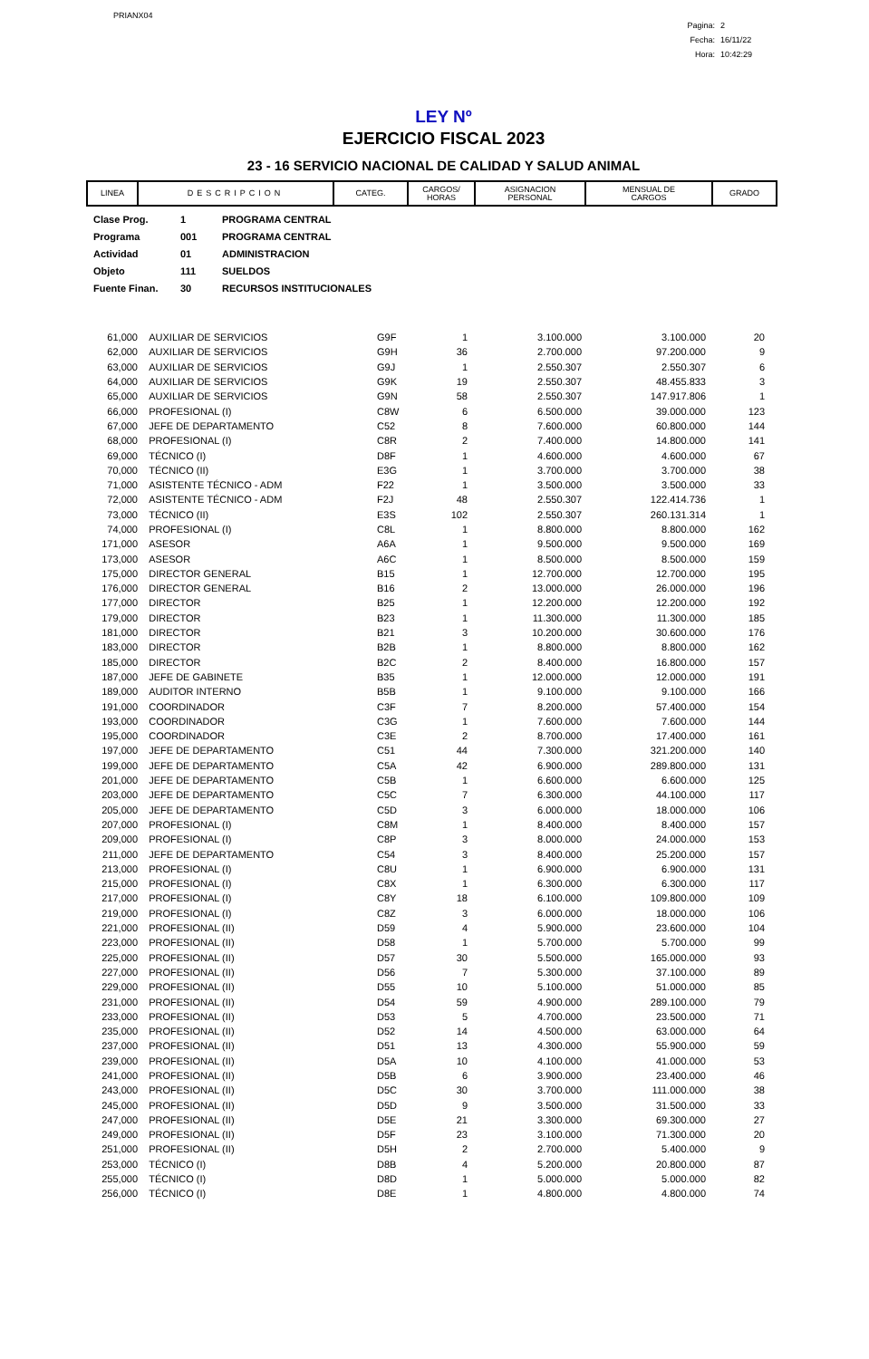PRIANX04
Pagina: 2
Fecha: 16/11/22
Hora: 10:42:29
LEY Nº
EJERCICIO FISCAL 2023
23 - 16 SERVICIO NACIONAL DE CALIDAD Y SALUD ANIMAL
| LINEA | DESCRIPCION | CATEG. | CARGOS/ HORAS | ASIGNACION PERSONAL | MENSUAL DE CARGOS | GRADO |
| Clase Prog. | 1 | PROGRAMA CENTRAL |
| Programa | 001 | PROGRAMA CENTRAL |
| Actividad | 01 | ADMINISTRACION |
| Objeto | 111 | SUELDOS |
| Fuente Finan. | 30 | RECURSOS INSTITUCIONALES |
| 61,000 | AUXILIAR DE SERVICIOS | G9F | 1 | 3.100.000 | 3.100.000 | 20 |
| 62,000 | AUXILIAR DE SERVICIOS | G9H | 36 | 2.700.000 | 97.200.000 | 9 |
| 63,000 | AUXILIAR DE SERVICIOS | G9J | 1 | 2.550.307 | 2.550.307 | 6 |
| 64,000 | AUXILIAR DE SERVICIOS | G9K | 19 | 2.550.307 | 48.455.833 | 3 |
| 65,000 | AUXILIAR DE SERVICIOS | G9N | 58 | 2.550.307 | 147.917.806 | 1 |
| 66,000 | PROFESIONAL (I) | C8W | 6 | 6.500.000 | 39.000.000 | 123 |
| 67,000 | JEFE DE DEPARTAMENTO | C52 | 8 | 7.600.000 | 60.800.000 | 144 |
| 68,000 | PROFESIONAL (I) | C8R | 2 | 7.400.000 | 14.800.000 | 141 |
| 69,000 | TÉCNICO (I) | D8F | 1 | 4.600.000 | 4.600.000 | 67 |
| 70,000 | TÉCNICO (II) | E3G | 1 | 3.700.000 | 3.700.000 | 38 |
| 71,000 | ASISTENTE TÉCNICO - ADM | F22 | 1 | 3.500.000 | 3.500.000 | 33 |
| 72,000 | ASISTENTE TÉCNICO - ADM | F2J | 48 | 2.550.307 | 122.414.736 | 1 |
| 73,000 | TÉCNICO (II) | E3S | 102 | 2.550.307 | 260.131.314 | 1 |
| 74,000 | PROFESIONAL (I) | C8L | 1 | 8.800.000 | 8.800.000 | 162 |
| 171,000 | ASESOR | A6A | 1 | 9.500.000 | 9.500.000 | 169 |
| 173,000 | ASESOR | A6C | 1 | 8.500.000 | 8.500.000 | 159 |
| 175,000 | DIRECTOR GENERAL | B15 | 1 | 12.700.000 | 12.700.000 | 195 |
| 176,000 | DIRECTOR GENERAL | B16 | 2 | 13.000.000 | 26.000.000 | 196 |
| 177,000 | DIRECTOR | B25 | 1 | 12.200.000 | 12.200.000 | 192 |
| 179,000 | DIRECTOR | B23 | 1 | 11.300.000 | 11.300.000 | 185 |
| 181,000 | DIRECTOR | B21 | 3 | 10.200.000 | 30.600.000 | 176 |
| 183,000 | DIRECTOR | B2B | 1 | 8.800.000 | 8.800.000 | 162 |
| 185,000 | DIRECTOR | B2C | 2 | 8.400.000 | 16.800.000 | 157 |
| 187,000 | JEFE DE GABINETE | B35 | 1 | 12.000.000 | 12.000.000 | 191 |
| 189,000 | AUDITOR INTERNO | B5B | 1 | 9.100.000 | 9.100.000 | 166 |
| 191,000 | COORDINADOR | C3F | 7 | 8.200.000 | 57.400.000 | 154 |
| 193,000 | COORDINADOR | C3G | 1 | 7.600.000 | 7.600.000 | 144 |
| 195,000 | COORDINADOR | C3E | 2 | 8.700.000 | 17.400.000 | 161 |
| 197,000 | JEFE DE DEPARTAMENTO | C51 | 44 | 7.300.000 | 321.200.000 | 140 |
| 199,000 | JEFE DE DEPARTAMENTO | C5A | 42 | 6.900.000 | 289.800.000 | 131 |
| 201,000 | JEFE DE DEPARTAMENTO | C5B | 1 | 6.600.000 | 6.600.000 | 125 |
| 203,000 | JEFE DE DEPARTAMENTO | C5C | 7 | 6.300.000 | 44.100.000 | 117 |
| 205,000 | JEFE DE DEPARTAMENTO | C5D | 3 | 6.000.000 | 18.000.000 | 106 |
| 207,000 | PROFESIONAL (I) | C8M | 1 | 8.400.000 | 8.400.000 | 157 |
| 209,000 | PROFESIONAL (I) | C8P | 3 | 8.000.000 | 24.000.000 | 153 |
| 211,000 | JEFE DE DEPARTAMENTO | C54 | 3 | 8.400.000 | 25.200.000 | 157 |
| 213,000 | PROFESIONAL (I) | C8U | 1 | 6.900.000 | 6.900.000 | 131 |
| 215,000 | PROFESIONAL (I) | C8X | 1 | 6.300.000 | 6.300.000 | 117 |
| 217,000 | PROFESIONAL (I) | C8Y | 18 | 6.100.000 | 109.800.000 | 109 |
| 219,000 | PROFESIONAL (I) | C8Z | 3 | 6.000.000 | 18.000.000 | 106 |
| 221,000 | PROFESIONAL (II) | D59 | 4 | 5.900.000 | 23.600.000 | 104 |
| 223,000 | PROFESIONAL (II) | D58 | 1 | 5.700.000 | 5.700.000 | 99 |
| 225,000 | PROFESIONAL (II) | D57 | 30 | 5.500.000 | 165.000.000 | 93 |
| 227,000 | PROFESIONAL (II) | D56 | 7 | 5.300.000 | 37.100.000 | 89 |
| 229,000 | PROFESIONAL (II) | D55 | 10 | 5.100.000 | 51.000.000 | 85 |
| 231,000 | PROFESIONAL (II) | D54 | 59 | 4.900.000 | 289.100.000 | 79 |
| 233,000 | PROFESIONAL (II) | D53 | 5 | 4.700.000 | 23.500.000 | 71 |
| 235,000 | PROFESIONAL (II) | D52 | 14 | 4.500.000 | 63.000.000 | 64 |
| 237,000 | PROFESIONAL (II) | D51 | 13 | 4.300.000 | 55.900.000 | 59 |
| 239,000 | PROFESIONAL (II) | D5A | 10 | 4.100.000 | 41.000.000 | 53 |
| 241,000 | PROFESIONAL (II) | D5B | 6 | 3.900.000 | 23.400.000 | 46 |
| 243,000 | PROFESIONAL (II) | D5C | 30 | 3.700.000 | 111.000.000 | 38 |
| 245,000 | PROFESIONAL (II) | D5D | 9 | 3.500.000 | 31.500.000 | 33 |
| 247,000 | PROFESIONAL (II) | D5E | 21 | 3.300.000 | 69.300.000 | 27 |
| 249,000 | PROFESIONAL (II) | D5F | 23 | 3.100.000 | 71.300.000 | 20 |
| 251,000 | PROFESIONAL (II) | D5H | 2 | 2.700.000 | 5.400.000 | 9 |
| 253,000 | TÉCNICO (I) | D8B | 4 | 5.200.000 | 20.800.000 | 87 |
| 255,000 | TÉCNICO (I) | D8D | 1 | 5.000.000 | 5.000.000 | 82 |
| 256,000 | TÉCNICO (I) | D8E | 1 | 4.800.000 | 4.800.000 | 74 |